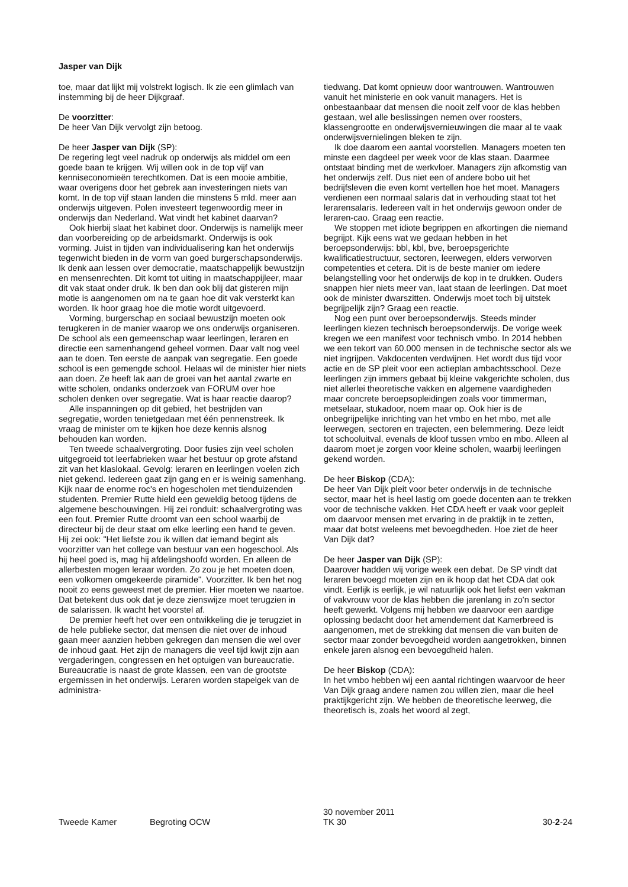Jasper van Dijk
toe, maar dat lijkt mij volstrekt logisch. Ik zie een glimlach van instemming bij de heer Dijkgraaf.
De voorzitter:
De heer Van Dijk vervolgt zijn betoog.
De heer Jasper van Dijk (SP):
De regering legt veel nadruk op onderwijs als middel om een goede baan te krijgen. Wij willen ook in de top vijf van kenniseconomieën terechtkomen. Dat is een mooie ambitie, waar overigens door het gebrek aan investeringen niets van komt. In de top vijf staan landen die minstens 5 mld. meer aan onderwijs uitgeven. Polen investeert tegenwoordig meer in onderwijs dan Nederland. Wat vindt het kabinet daarvan?
Ook hierbij slaat het kabinet door. Onderwijs is namelijk meer dan voorbereiding op de arbeidsmarkt. Onderwijs is ook vorming. Juist in tijden van individualisering kan het onderwijs tegenwicht bieden in de vorm van goed burgerschapsonderwijs. Ik denk aan lessen over democratie, maatschappelijk bewustzijn en mensenrechten. Dit komt tot uiting in maatschappijleer, maar dit vak staat onder druk. Ik ben dan ook blij dat gisteren mijn motie is aangenomen om na te gaan hoe dit vak versterkt kan worden. Ik hoor graag hoe die motie wordt uitgevoerd.
Vorming, burgerschap en sociaal bewustzijn moeten ook terugkeren in de manier waarop we ons onderwijs organiseren. De school als een gemeenschap waar leerlingen, leraren en directie een samenhangend geheel vormen. Daar valt nog veel aan te doen. Ten eerste de aanpak van segregatie. Een goede school is een gemengde school. Helaas wil de minister hier niets aan doen. Ze heeft lak aan de groei van het aantal zwarte en witte scholen, ondanks onderzoek van FORUM over hoe scholen denken over segregatie. Wat is haar reactie daarop?
Alle inspanningen op dit gebied, het bestrijden van segregatie, worden tenietgedaan met één pennenstreek. Ik vraag de minister om te kijken hoe deze kennis alsnog behouden kan worden.
Ten tweede schaalvergroting. Door fusies zijn veel scholen uitgegroeid tot leerfabrieken waar het bestuur op grote afstand zit van het klaslokaal. Gevolg: leraren en leerlingen voelen zich niet gekend. Iedereen gaat zijn gang en er is weinig samenhang. Kijk naar de enorme roc's en hogescholen met tienduizenden studenten. Premier Rutte hield een geweldig betoog tijdens de algemene beschouwingen. Hij zei ronduit: schaalvergroting was een fout. Premier Rutte droomt van een school waarbij de directeur bij de deur staat om elke leerling een hand te geven. Hij zei ook: "Het liefste zou ik willen dat iemand begint als voorzitter van het college van bestuur van een hogeschool. Als hij heel goed is, mag hij afdelingshoofd worden. En alleen de allerbesten mogen leraar worden. Zo zou je het moeten doen, een volkomen omgekeerde piramide". Voorzitter. Ik ben het nog nooit zo eens geweest met de premier. Hier moeten we naartoe. Dat betekent dus ook dat je deze zienswijze moet terugzien in de salarissen. Ik wacht het voorstel af.
De premier heeft het over een ontwikkeling die je terugziet in de hele publieke sector, dat mensen die niet over de inhoud gaan meer aanzien hebben gekregen dan mensen die wel over de inhoud gaat. Het zijn de managers die veel tijd kwijt zijn aan vergaderingen, congressen en het optuigen van bureaucratie. Bureaucratie is naast de grote klassen, een van de grootste ergernissen in het onderwijs. Leraren worden stapelgek van de administra-
tiedwang. Dat komt opnieuw door wantrouwen. Wantrouwen vanuit het ministerie en ook vanuit managers. Het is onbestaanbaar dat mensen die nooit zelf voor de klas hebben gestaan, wel alle beslissingen nemen over roosters, klassengrootte en onderwijsvernieuwingen die maar al te vaak onderwijsvernielingen bleken te zijn.
Ik doe daarom een aantal voorstellen. Managers moeten ten minste een dagdeel per week voor de klas staan. Daarmee ontstaat binding met de werkvloer. Managers zijn afkomstig van het onderwijs zelf. Dus niet een of andere bobo uit het bedrijfsleven die even komt vertellen hoe het moet. Managers verdienen een normaal salaris dat in verhouding staat tot het lerarensalaris. Iedereen valt in het onderwijs gewoon onder de leraren-cao. Graag een reactie.
We stoppen met idiote begrippen en afkortingen die niemand begrijpt. Kijk eens wat we gedaan hebben in het beroepsonderwijs: bbl, kbl, bve, beroepsgerichte kwalificatiestructuur, sectoren, leerwegen, elders verworven competenties et cetera. Dit is de beste manier om iedere belangstelling voor het onderwijs de kop in te drukken. Ouders snappen hier niets meer van, laat staan de leerlingen. Dat moet ook de minister dwarszitten. Onderwijs moet toch bij uitstek begrijpelijk zijn? Graag een reactie.
Nog een punt over beroepsonderwijs. Steeds minder leerlingen kiezen technisch beroepsonderwijs. De vorige week kregen we een manifest voor technisch vmbo. In 2014 hebben we een tekort van 60.000 mensen in de technische sector als we niet ingrijpen. Vakdocenten verdwijnen. Het wordt dus tijd voor actie en de SP pleit voor een actieplan ambachtsschool. Deze leerlingen zijn immers gebaat bij kleine vakgerichte scholen, dus niet allerlei theoretische vakken en algemene vaardigheden maar concrete beroepsopleidingen zoals voor timmerman, metselaar, stukadoor, noem maar op. Ook hier is de onbegrijpelijke inrichting van het vmbo en het mbo, met alle leerwegen, sectoren en trajecten, een belemmering. Deze leidt tot schooluitval, evenals de kloof tussen vmbo en mbo. Alleen al daarom moet je zorgen voor kleine scholen, waarbij leerlingen gekend worden.
De heer Biskop (CDA):
De heer Van Dijk pleit voor beter onderwijs in de technische sector, maar het is heel lastig om goede docenten aan te trekken voor de technische vakken. Het CDA heeft er vaak voor gepleit om daarvoor mensen met ervaring in de praktijk in te zetten, maar dat botst weleens met bevoegdheden. Hoe ziet de heer Van Dijk dat?
De heer Jasper van Dijk (SP):
Daarover hadden wij vorige week een debat. De SP vindt dat leraren bevoegd moeten zijn en ik hoop dat het CDA dat ook vindt. Eerlijk is eerlijk, je wil natuurlijk ook het liefst een vakman of vakvrouw voor de klas hebben die jarenlang in zo'n sector heeft gewerkt. Volgens mij hebben we daarvoor een aardige oplossing bedacht door het amendement dat Kamerbreed is aangenomen, met de strekking dat mensen die van buiten de sector maar zonder bevoegdheid worden aangetrokken, binnen enkele jaren alsnog een bevoegdheid halen.
De heer Biskop (CDA):
In het vmbo hebben wij een aantal richtingen waarvoor de heer Van Dijk graag andere namen zou willen zien, maar die heel praktijkgericht zijn. We hebben de theoretische leerweg, die theoretisch is, zoals het woord al zegt,
Tweede Kamer Begroting OCW 30 november 2011
TK 30 30-2-24